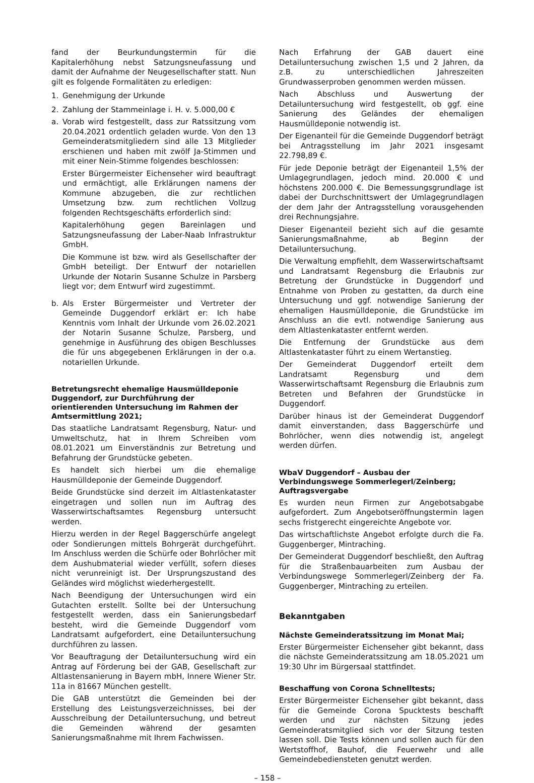fand der Beurkundungstermin für die Kapitalerhöhung nebst Satzungsneufassung und damit der Aufnahme der Neugesellschafter statt. Nun gilt es folgende Formalitäten zu erledigen:
1. Genehmigung der Urkunde
2. Zahlung der Stammeinlage i. H. v. 5.000,00 €
a. Vorab wird festgestellt, dass zur Ratssitzung vom 20.04.2021 ordentlich geladen wurde. Von den 13 Gemeinderatsmitgliedern sind alle 13 Mitglieder erschienen und haben mit zwölf Ja-Stimmen und mit einer Nein-Stimme folgendes beschlossen:
Erster Bürgermeister Eichenseher wird beauftragt und ermächtigt, alle Erklärungen namens der Kommune abzugeben, die zur rechtlichen Umsetzung bzw. zum rechtlichen Vollzug folgenden Rechtsgeschäfts erforderlich sind:
Kapitalerhöhung gegen Bareinlagen und Satzungsneufassung der Laber-Naab Infrastruktur GmbH.
Die Kommune ist bzw. wird als Gesellschafter der GmbH beteiligt. Der Entwurf der notariellen Urkunde der Notarin Susanne Schulze in Parsberg liegt vor; dem Entwurf wird zugestimmt.
b. Als Erster Bürgermeister und Vertreter der Gemeinde Duggendorf erklärt er: Ich habe Kenntnis vom Inhalt der Urkunde vom 26.02.2021 der Notarin Susanne Schulze, Parsberg, und genehmige in Ausführung des obigen Beschlusses die für uns abgegebenen Erklärungen in der o.a. notariellen Urkunde.
Betretungsrecht ehemalige Hausmülldeponie Duggendorf, zur Durchführung der orientierenden Untersuchung im Rahmen der Amtsermittlung 2021;
Das staatliche Landratsamt Regensburg, Natur- und Umweltschutz, hat in Ihrem Schreiben vom 08.01.2021 um Einverständnis zur Betretung und Befahrung der Grundstücke gebeten.
Es handelt sich hierbei um die ehemalige Hausmülldeponie der Gemeinde Duggendorf.
Beide Grundstücke sind derzeit im Altlastenkataster eingetragen und sollen nun im Auftrag des Wasserwirtschaftsamtes Regensburg untersucht werden.
Hierzu werden in der Regel Baggerschürfe angelegt oder Sondierungen mittels Bohrgerät durchgeführt. Im Anschluss werden die Schürfe oder Bohrlöcher mit dem Aushubmaterial wieder verfüllt, sofern dieses nicht verunreinigt ist. Der Ursprungszustand des Geländes wird möglichst wiederhergestellt.
Nach Beendigung der Untersuchungen wird ein Gutachten erstellt. Sollte bei der Untersuchung festgestellt werden, dass ein Sanierungsbedarf besteht, wird die Gemeinde Duggendorf vom Landratsamt aufgefordert, eine Detailuntersuchung durchführen zu lassen.
Vor Beauftragung der Detailuntersuchung wird ein Antrag auf Förderung bei der GAB, Gesellschaft zur Altlastensanierung in Bayern mbH, Innere Wiener Str. 11a in 81667 München gestellt.
Die GAB unterstützt die Gemeinden bei der Erstellung des Leistungsverzeichnisses, bei der Ausschreibung der Detailuntersuchung, und betreut die Gemeinden während der gesamten Sanierungsmaßnahme mit Ihrem Fachwissen.
Nach Erfahrung der GAB dauert eine Detailuntersuchung zwischen 1,5 und 2 Jahren, da z.B. zu unterschiedlichen Jahreszeiten Grundwasserproben genommen werden müssen.
Nach Abschluss und Auswertung der Detailuntersuchung wird festgestellt, ob ggf. eine Sanierung des Geländes der ehemaligen Hausmülldeponie notwendig ist.
Der Eigenanteil für die Gemeinde Duggendorf beträgt bei Antragsstellung im Jahr 2021 insgesamt 22.798,89 €.
Für jede Deponie beträgt der Eigenanteil 1,5% der Umlagegrundlagen, jedoch mind. 20.000 € und höchstens 200.000 €. Die Bemessungsgrundlage ist dabei der Durchschnittswert der Umlagegrundlagen der dem Jahr der Antragsstellung vorausgehenden drei Rechnungsjahre.
Dieser Eigenanteil bezieht sich auf die gesamte Sanierungsmaßnahme, ab Beginn der Detailuntersuchung.
Die Verwaltung empfiehlt, dem Wasserwirtschaftsamt und Landratsamt Regensburg die Erlaubnis zur Betretung der Grundstücke in Duggendorf und Entnahme von Proben zu gestatten, da durch eine Untersuchung und ggf. notwendige Sanierung der ehemaligen Hausmülldeponie, die Grundstücke im Anschluss an die evtl. notwendige Sanierung aus dem Altlastenkataster entfernt werden.
Die Entfernung der Grundstücke aus dem Altlastenkataster führt zu einem Wertanstieg.
Der Gemeinderat Duggendorf erteilt dem Landratsamt Regensburg und dem Wasserwirtschaftsamt Regensburg die Erlaubnis zum Betreten und Befahren der Grundstücke in Duggendorf.
Darüber hinaus ist der Gemeinderat Duggendorf damit einverstanden, dass Baggerschürfe und Bohrlöcher, wenn dies notwendig ist, angelegt werden dürfen.
WbaV Duggendorf – Ausbau der Verbindungswege Sommerlegerl/Zeinberg;
Auftragsvergabe
Es wurden neun Firmen zur Angebotsabgabe aufgefordert. Zum Angebotseröffnungstermin lagen sechs fristgerecht eingereichte Angebote vor.
Das wirtschaftlichste Angebot erfolgte durch die Fa. Guggenberger, Mintraching.
Der Gemeinderat Duggendorf beschließt, den Auftrag für die Straßenbauarbeiten zum Ausbau der Verbindungswege Sommerlegerl/Zeinberg der Fa. Guggenberger, Mintraching zu erteilen.
Bekanntgaben
Nächste Gemeinderatssitzung im Monat Mai;
Erster Bürgermeister Eichenseher gibt bekannt, dass die nächste Gemeinderatssitzung am 18.05.2021 um 19:30 Uhr im Bürgersaal stattfindet.
Beschaffung von Corona Schnelltests;
Erster Bürgermeister Eichenseher gibt bekannt, dass für die Gemeinde Corona Spucktests beschafft werden und zur nächsten Sitzung jedes Gemeinderatsmitglied sich vor der Sitzung testen lassen soll. Die Tests können und sollen auch für den Wertstoffhof, Bauhof, die Feuerwehr und alle Gemeindebediensteten genutzt werden.
– 158 –